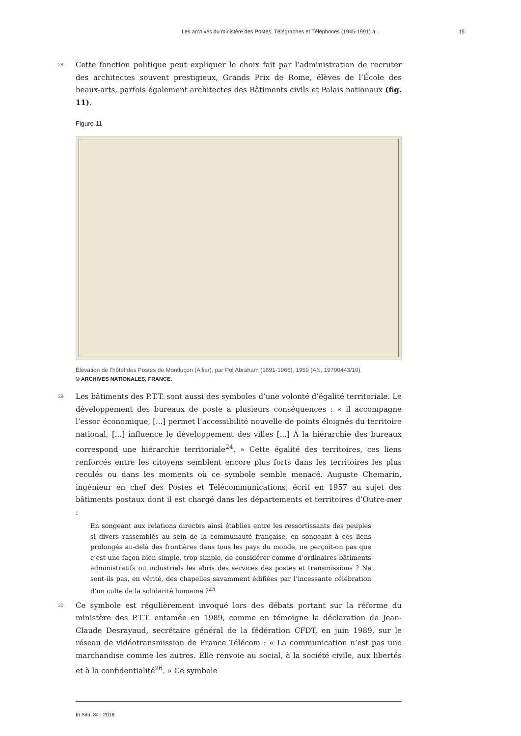Les archives du ministère des Postes, Télégraphes et Téléphones (1945-1991) a... 15
28
Cette fonction politique peut expliquer le choix fait par l’administration de recruter des architectes souvent prestigieux, Grands Prix de Rome, élèves de l’École des beaux-arts, parfois également architectes des Bâtiments civils et Palais nationaux (fig. 11).
Figure 11
Élévation de l’hôtel des Postes de Montluçon (Allier), par Pol Abraham (1891-1966), 1959 (AN, 19790443/10).
© ARCHIVES NATIONALES, FRANCE.
29
Les bâtiments des P.T.T. sont aussi des symboles d’une volonté d’égalité territoriale. Le développement des bureaux de poste a plusieurs conséquences : « il accompagne l’essor économique, [...] permet l’accessibilité nouvelle de points éloignés du territoire national, [...] influence le développement des villes [...] À la hiérarchie des bureaux correspond une hiérarchie territoriale<sup>24</sup>. » Cette égalité des territoires, ces liens renforcés entre les citoyens semblent encore plus forts dans les territoires les plus reculés ou dans les moments où ce symbole semble menacé. Auguste Chemarin, ingénieur en chef des Postes et Télécommunications, écrit en 1957 au sujet des bâtiments postaux dont il est chargé dans les départements et territoires d’Outre-mer :
En songeant aux relations directes ainsi établies entre les ressortissants des peuples si divers rassemblés au sein de la communauté française, en songeant à ces liens prolongés au-delà des frontières dans tous les pays du monde, ne perçoit-on pas que c’est une façon bien simple, trop simple, de considérer comme d’ordinaires bâtiments administratifs ou industriels les abris des services des postes et transmissions ? Ne sont-ils pas, en vérité, des chapelles savamment édifiées par l’incessante célébration d’un culte de la solidarité humaine ?<sup>25</sup>
30
Ce symbole est régulièrement invoqué lors des débats portant sur la réforme du ministère des P.T.T. entamée en 1989, comme en témoigne la déclaration de Jean-Claude Desrayaud, secrétaire général de la fédération CFDT, en juin 1989, sur le réseau de vidéotransmission de France Télécom : « La communication n’est pas une marchandise comme les autres. Elle renvoie au social, à la société civile, aux libertés et à la confidentialité<sup>26</sup>. » Ce symbole
In Situ, 34 | 2018